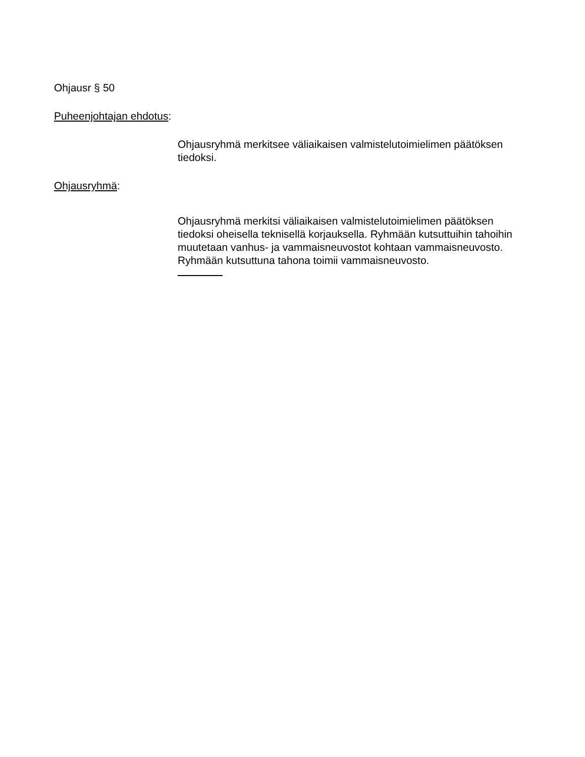Ohjausr § 50
Puheenjohtajan ehdotus:
Ohjausryhmä merkitsee väliaikaisen valmistelutoimielimen päätöksen tiedoksi.
Ohjausryhmä:
Ohjausryhmä merkitsi väliaikaisen valmistelutoimielimen päätöksen tiedoksi oheisella teknisellä korjauksella. Ryhmään kutsuttuihin tahoihin muutetaan vanhus- ja vammaisneuvostot kohtaan vammaisneuvosto. Ryhmään kutsuttuna tahona toimii vammaisneuvosto.